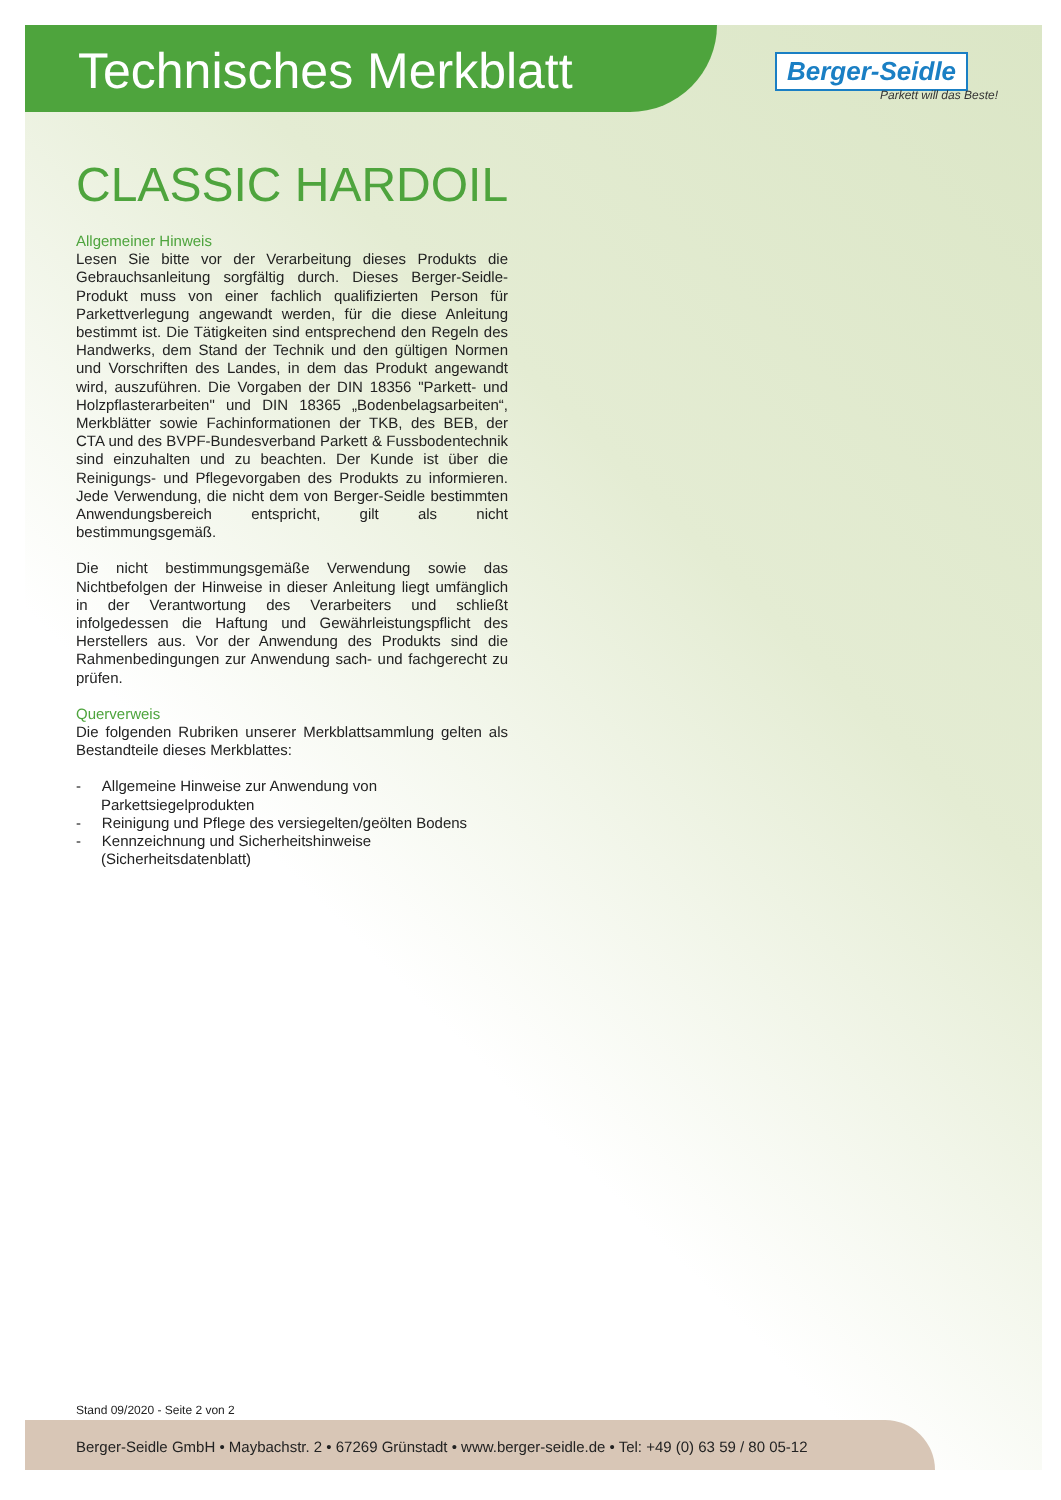Technisches Merkblatt
Berger-Seidle
Parkett will das Beste!
CLASSIC HARDOIL
Allgemeiner Hinweis
Lesen Sie bitte vor der Verarbeitung dieses Produkts die Gebrauchsanleitung sorgfältig durch. Dieses Berger-Seidle-Produkt muss von einer fachlich qualifizierten Person für Parkettverlegung angewandt werden, für die diese Anleitung bestimmt ist. Die Tätigkeiten sind entsprechend den Regeln des Handwerks, dem Stand der Technik und den gültigen Normen und Vorschriften des Landes, in dem das Produkt angewandt wird, auszuführen. Die Vorgaben der DIN 18356 "Parkett- und Holzpflasterarbeiten" und DIN 18365 „Bodenbelagsarbeiten“, Merkblätter sowie Fachinformationen der TKB, des BEB, der CTA und des BVPF-Bundesverband Parkett & Fussbodentechnik sind einzuhalten und zu beachten. Der Kunde ist über die Reinigungs- und Pflegevorgaben des Produkts zu informieren. Jede Verwendung, die nicht dem von Berger-Seidle bestimmten Anwendungsbereich entspricht, gilt als nicht bestimmungsgemäß.
Die nicht bestimmungsgemäße Verwendung sowie das Nichtbefolgen der Hinweise in dieser Anleitung liegt umfänglich in der Verantwortung des Verarbeiters und schließt infolgedessen die Haftung und Gewährleistungspflicht des Herstellers aus. Vor der Anwendung des Produkts sind die Rahmenbedingungen zur Anwendung sach- und fachgerecht zu prüfen.
Querverweis
Die folgenden Rubriken unserer Merkblattsammlung gelten als Bestandteile dieses Merkblattes:
- Allgemeine Hinweise zur Anwendung von Parkettsiegelprodukten
- Reinigung und Pflege des versiegelten/geölten Bodens
- Kennzeichnung und Sicherheitshinweise (Sicherheitsdatenblatt)
Stand 09/2020 - Seite 2 von 2
Berger-Seidle GmbH • Maybachstr. 2 • 67269 Grünstadt • www.berger-seidle.de • Tel: +49 (0) 63 59 / 80 05-12